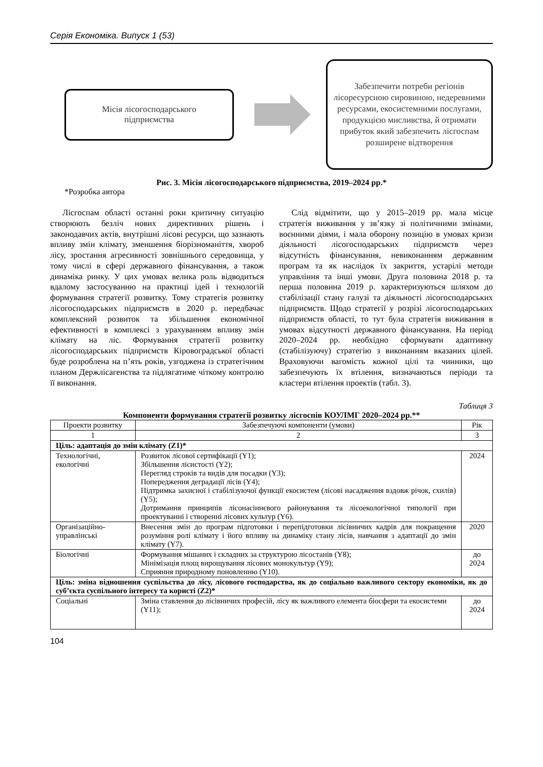Серія Економіка. Випуск 1 (53)
Місія лісогосподарського
підприємства
Забезпечити потреби регіонів лісоресурсною сировиною, недеревними ресурсами, екосистемними послугами, продукцією мисливства, й отримати прибуток який забезпечить лісгоспам розширене відтворення
Рис. 3. Місія лісогосподарського підприємства, 2019–2024 рр.*
*Розробка автора
Лісгоспам області останні роки критичну ситуацію створюють безліч нових директивних рішень і законодавчих актів, внутрішні лісові ресурси, що зазнають впливу змін клімату, зменшення біорізноманіття, хвороб лісу, зростання агресивності зовнішнього середовища, у тому числі в сфері державного фінансування, а також динаміка ринку. У цих умовах велика роль відводиться вдалому застосуванню на практиці ідей і технологій формування стратегії розвитку. Тому стратегія розвитку лісогосподарських підприємств в 2020 р. передбачає комплексний розвиток та збільшення економічної ефективності в комплексі з урахуванням впливу змін клімату на ліс. Формування стратегії розвитку лісогосподарських підприємств Кіровоградської області буде розроблена на п’ять років, узгоджена із стратегічним планом Держлісагенства та підлягатиме чіткому контролю її виконання.
Слід відмітити, що у 2015–2019 рр. мала місце стратегія виживання у зв’язку зі політичними змінами, воєнними діями, і мала оборону позицію в умовах кризи діяльності лісогосподарських підприємств через відсутність фінансування, невиконанням державним програм та як наслідок їх закриття, устарілі методи управління та інші умови. Друга половина 2018 р. та перша половина 2019 р. характеризуються шляхом до стабілізації стану галузі та діяльності лісогосподарських підприємств. Щодо стратегії у розрізі лісогосподарських підприємств області, то тут була стратегія виживання в умовах відсутності державного фінансування. На період 2020–2024 рр. необхідно сформувати адаптивну (стабілізуючу) стратегію з виконанням вказаних цілей. Враховуючи вагомість кожної цілі та чинники, що забезпечують їх втілення, визначаються періоди та кластери втілення проектів (табл. 3).
Таблиця 3
Компоненти формування стратегії розвитку лісгоспів КОУЛМГ 2020–2024 рр.**
| Проекти розвитку | Забезпечуючі компоненти (умови) | Рік |
| --- | --- | --- |
| 1 | 2 | 3 |
| Ціль: адаптація до змін клімату (Z1)* | | |
| Технологічні, екологічні | Розвиток лісової сертифікації (Y1); Збільшення лісистості (Y2); Перегляд строків та видів для посадки (Y3); Попередження деградації лісів (Y4); Підтримка захисної і стабілізуючої функції екосистем (лісові насадження вздовж річок, схилів) (Y5); Дотримання принципів лісонасіннєвого районування та лісоекологічної типології при проектуванні і створенні лісових культур (Y6). | 2024 |
| Організаційно-управлінські | Внесення змін до програм підготовки і перепідготовки лісівничих кадрів для покращення розуміння ролі клімату і його впливу на динаміку стану лісів, навчання з адаптації до змін клімату (Y7). | 2020 |
| Біологічні | Формування мішаних і складних за структурою лісостанів (Y8); Мінімізація площ вирощування лісових монокультур (Y9); Сприяння природному поновленню (Y10). | до 2024 |
| Ціль: зміна відношення суспільства до лісу, лісового господарства, як до соціально важливого сектору економіки, як до суб’єкта суспільного інтересу та користі (Z2)* | | |
| Соціальні | Зміна ставлення до лісівничих професій, лісу як важливого елемента біосфери та екосистеми (Y11); | до 2024 |
104